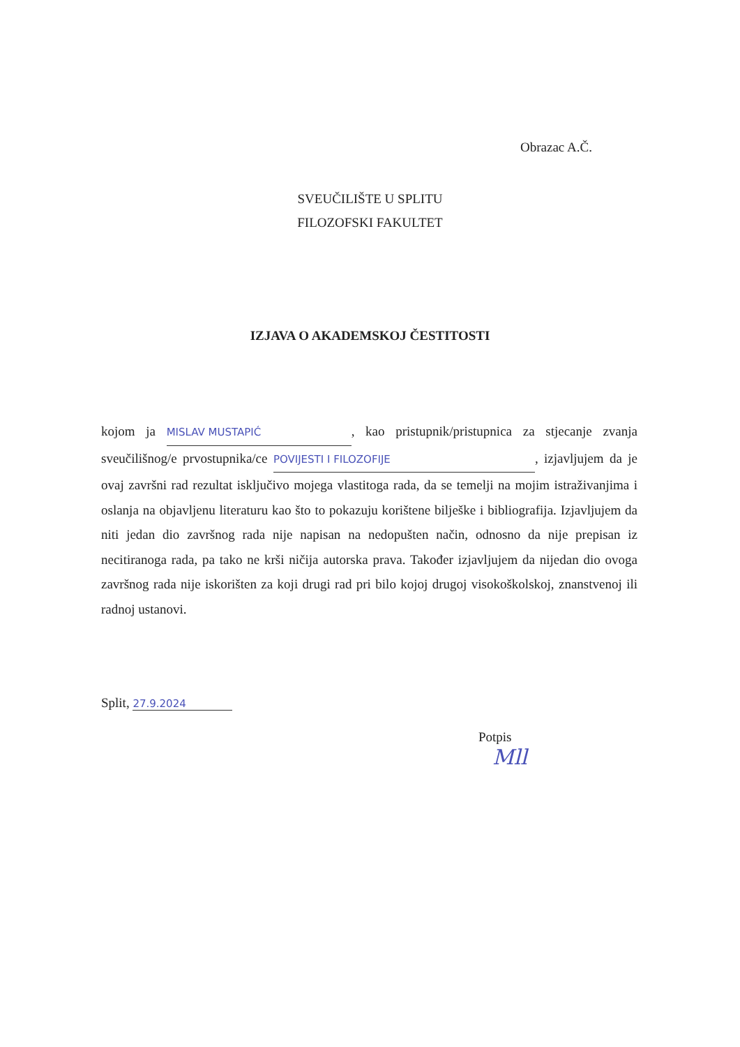Obrazac A.Č.
SVEUČILIŠTE U SPLITU
FILOZOFSKI FAKULTET
IZJAVA O AKADEMSKOJ ČESTITOSTI
kojom ja MISLAV MUSTAPIĆ, kao pristupnik/pristupnica za stjecanje zvanja sveučilišnog/e prvostupnika/ce POVIJESTI I FILOZOFIJE, izjavljujem da je ovaj završni rad rezultat isključivo mojega vlastitoga rada, da se temelji na mojim istraživanjima i oslanja na objavljenu literaturu kao što to pokazuju korištene bilješke i bibliografija. Izjavljujem da niti jedan dio završnog rada nije napisan na nedopušten način, odnosno da nije prepisan iz necitiranoga rada, pa tako ne krši ničija autorska prava. Također izjavljujem da nijedan dio ovoga završnog rada nije iskorišten za koji drugi rad pri bilo kojoj drugoj visokoškolskoj, znanstvenoj ili radnoj ustanovi.
Split, 27.9.2024
Potpis
Mll